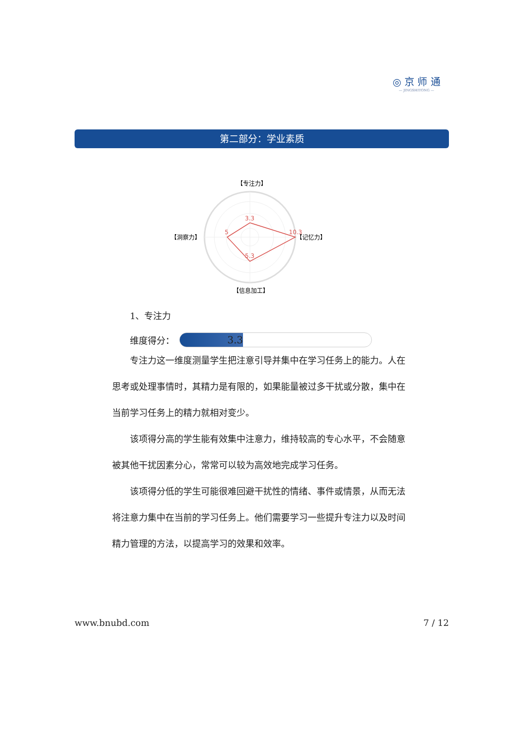◎ 京 师 通
— JINGSHITONG —
第二部分：学业素质
【专注力】
【记忆力】
【信息加工】
【洞察力】
3.3
10.3
5.3
5
1、专注力
维度得分：
3.3
专注力这一维度测量学生把注意引导并集中在学习任务上的能力。人在思考或处理事情时，其精力是有限的，如果能量被过多干扰或分散，集中在当前学习任务上的精力就相对变少。
该项得分高的学生能有效集中注意力，维持较高的专心水平，不会随意被其他干扰因素分心，常常可以较为高效地完成学习任务。
该项得分低的学生可能很难回避干扰性的情绪、事件或情景，从而无法将注意力集中在当前的学习任务上。他们需要学习一些提升专注力以及时间精力管理的方法，以提高学习的效果和效率。
www.bnubd.com 7 / 12